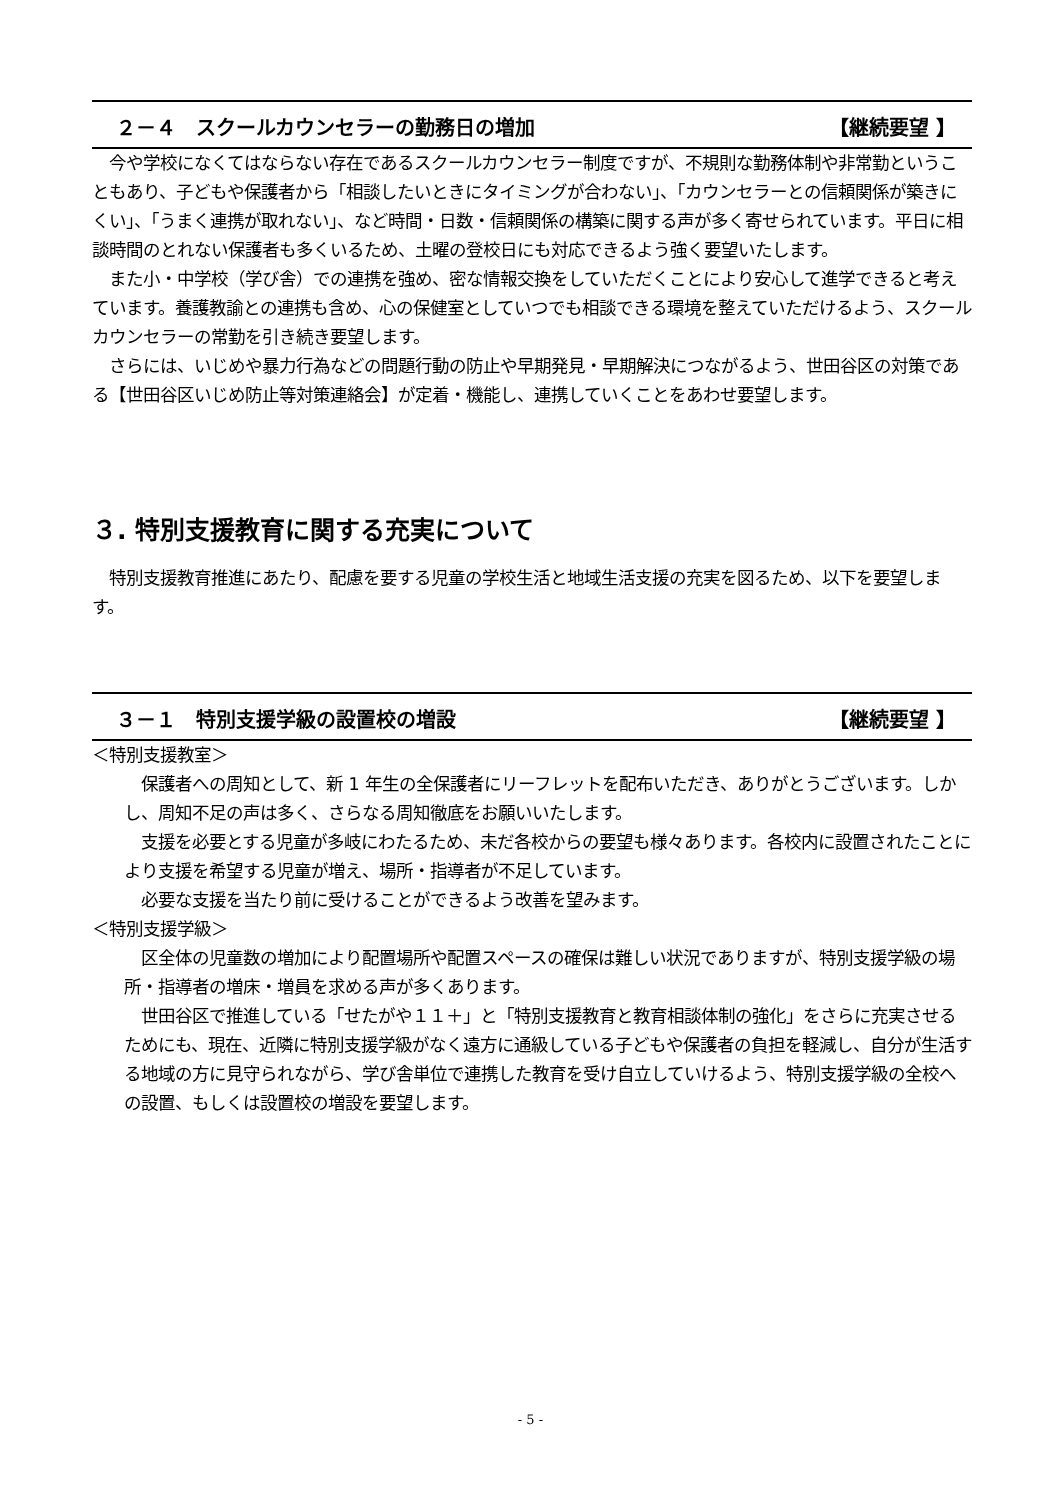２－４　スクールカウンセラーの勤務日の増加 【継続要望 】
　今や学校になくてはならない存在であるスクールカウンセラー制度ですが、不規則な勤務体制や非常勤ということもあり、子どもや保護者から「相談したいときにタイミングが合わない」、「カウンセラーとの信頼関係が築きにくい」、「うまく連携が取れない」、など時間・日数・信頼関係の構築に関する声が多く寄せられています。平日に相談時間のとれない保護者も多くいるため、土曜の登校日にも対応できるよう強く要望いたします。
　また小・中学校（学び舎）での連携を強め、密な情報交換をしていただくことにより安心して進学できると考えています。養護教諭との連携も含め、心の保健室としていつでも相談できる環境を整えていただけるよう、スクールカウンセラーの常勤を引き続き要望します。
　さらには、いじめや暴力行為などの問題行動の防止や早期発見・早期解決につながるよう、世田谷区の対策である【世田谷区いじめ防止等対策連絡会】が定着・機能し、連携していくことをあわせ要望します。
３. 特別支援教育に関する充実について
　特別支援教育推進にあたり、配慮を要する児童の学校生活と地域生活支援の充実を図るため、以下を要望します。
３－１　特別支援学級の設置校の増設 【継続要望 】
＜特別支援教室＞
　保護者への周知として、新 1 年生の全保護者にリーフレットを配布いただき、ありがとうございます。しかし、周知不足の声は多く、さらなる周知徹底をお願いいたします。
　支援を必要とする児童が多岐にわたるため、未だ各校からの要望も様々あります。各校内に設置されたことにより支援を希望する児童が増え、場所・指導者が不足しています。
　必要な支援を当たり前に受けることができるよう改善を望みます。
＜特別支援学級＞
　区全体の児童数の増加により配置場所や配置スペースの確保は難しい状況でありますが、特別支援学級の場所・指導者の増床・増員を求める声が多くあります。
　世田谷区で推進している「せたがや１１＋」と「特別支援教育と教育相談体制の強化」をさらに充実させるためにも、現在、近隣に特別支援学級がなく遠方に通級している子どもや保護者の負担を軽減し、自分が生活する地域の方に見守られながら、学び舎単位で連携した教育を受け自立していけるよう、特別支援学級の全校への設置、もしくは設置校の増設を要望します。
- 5 -